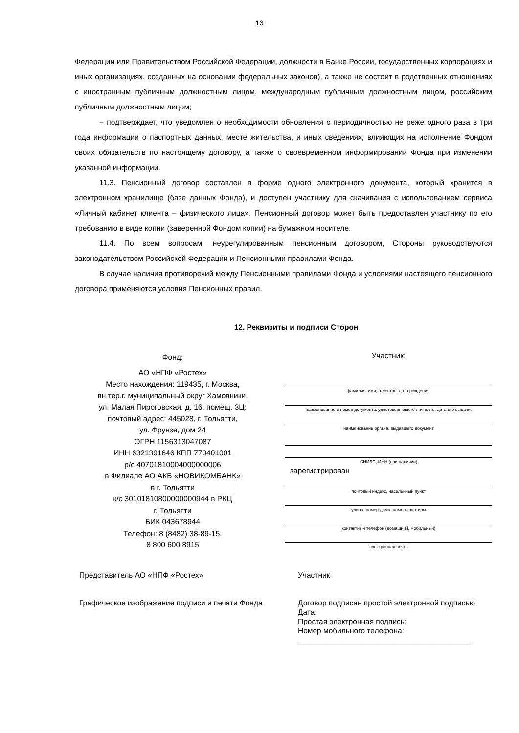13
Федерации или Правительством Российской Федерации, должности в Банке России, государственных корпорациях и иных организациях, созданных на основании федеральных законов), а также не состоит в родственных отношениях с иностранным публичным должностным лицом, международным публичным должностным лицом, российским публичным должностным лицом;
− подтверждает, что уведомлен о необходимости обновления с периодичностью не реже одного раза в три года информации о паспортных данных, месте жительства, и иных сведениях, влияющих на исполнение Фондом своих обязательств по настоящему договору, а также о своевременном информировании Фонда при изменении указанной информации.
11.3. Пенсионный договор составлен в форме одного электронного документа, который хранится в электронном хранилище (базе данных Фонда), и доступен участнику для скачивания с использованием сервиса «Личный кабинет клиента – физического лица». Пенсионный договор может быть предоставлен участнику по его требованию в виде копии (заверенной Фондом копии) на бумажном носителе.
11.4. По всем вопросам, неурегулированным пенсионным договором, Стороны руководствуются законодательством Российской Федерации и Пенсионными правилами Фонда.
В случае наличия противоречий между Пенсионными правилами Фонда и условиями настоящего пенсионного договора применяются условия Пенсионных правил.
12. Реквизиты и подписи Сторон
Фонд:
АО «НПФ «Ростех»
Место нахождения: 119435, г. Москва,
вн.тер.г. муниципальный округ Хамовники,
ул. Малая Пироговская, д. 16, помещ. 3Ц;
почтовый адрес: 445028, г. Тольятти,
ул. Фрунзе, дом 24
ОГРН 1156313047087
ИНН 6321391646 КПП 770401001
р/с 40701810004000000006
в Филиале АО АКБ «НОВИКОМБАНК»
в г. Тольятти
к/с 30101810800000000944 в РКЦ
г. Тольятти
БИК 043678944
Телефон: 8 (8482) 38-89-15,
8 800 600 8915
Участник:
фамилия, имя, отчество, дата рождения,
наименование и номер документа, удостоверяющего личность, дата его выдачи,
наименование органа, выдавшего документ
СНИЛС, ИНН (при наличии)
зарегистрирован
почтовый индекс, населенный пункт
улица, номер дома, номер квартиры
контактный телефон (домашний, мобильный)
электронная почта
Представитель АО «НПФ «Ростех»
Графическое изображение подписи и печати Фонда
Участник
Договор подписан простой электронной подписью
Дата:
Простая электронная подпись:
Номер мобильного телефона:
_________________________________________